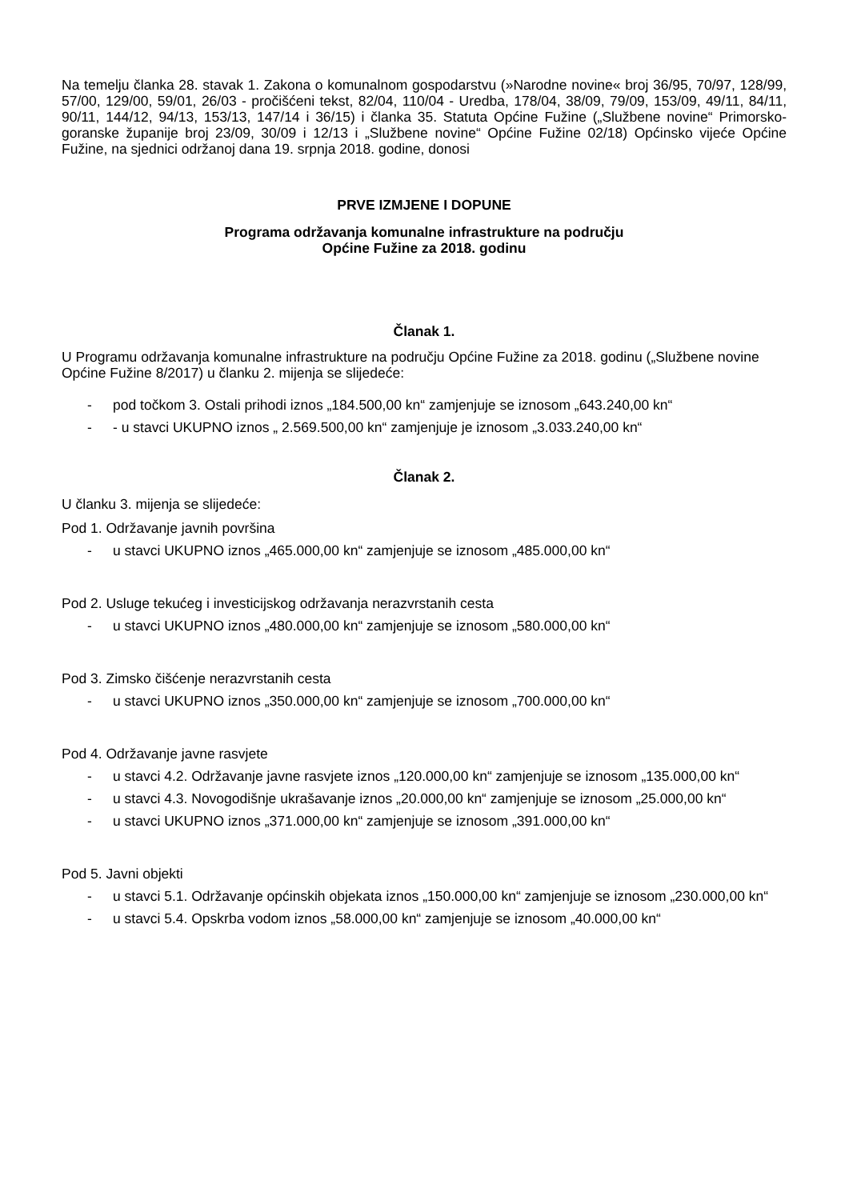Na temelju članka 28. stavak 1. Zakona o komunalnom gospodarstvu (»Narodne novine« broj 36/95, 70/97, 128/99, 57/00, 129/00, 59/01, 26/03 - pročišćeni tekst, 82/04, 110/04 - Uredba, 178/04, 38/09, 79/09, 153/09, 49/11, 84/11, 90/11, 144/12, 94/13, 153/13, 147/14 i 36/15) i članka 35. Statuta Općine Fužine („Službene novine“ Primorsko-goranske županije broj 23/09, 30/09 i 12/13 i „Službene novine“ Općine Fužine 02/18) Općinsko vijeće Općine Fužine, na sjednici održanoj dana 19. srpnja 2018. godine, donosi
PRVE IZMJENE I DOPUNE
Programa održavanja komunalne infrastrukture na području
Općine Fužine za 2018. godinu
Članak 1.
U Programu održavanja komunalne infrastrukture na području Općine Fužine za 2018. godinu („Službene novine Općine Fužine 8/2017) u članku 2. mijenja se slijedeće:
- pod točkom 3. Ostali prihodi iznos „184.500,00 kn“ zamjenjuje se iznosom „643.240,00 kn“
- - u stavci UKUPNO iznos „ 2.569.500,00 kn“ zamjenjuje je iznosom „3.033.240,00 kn“
Članak 2.
U članku 3. mijenja se slijedeće:
Pod 1. Održavanje javnih površina
- u stavci UKUPNO iznos „465.000,00 kn“ zamjenjuje se iznosom „485.000,00 kn“
Pod 2. Usluge tekućeg i investicijskog održavanja nerazvrstanih cesta
- u stavci UKUPNO iznos „480.000,00 kn“ zamjenjuje se iznosom „580.000,00 kn“
Pod 3. Zimsko čišćenje nerazvrstanih cesta
- u stavci UKUPNO iznos „350.000,00 kn“ zamjenjuje se iznosom „700.000,00 kn“
Pod 4. Održavanje javne rasvjete
- u stavci 4.2. Održavanje javne rasvjete iznos „120.000,00 kn“ zamjenjuje se iznosom „135.000,00 kn“
- u stavci 4.3. Novogodišnje ukrašavanje iznos „20.000,00 kn“ zamjenjuje se iznosom „25.000,00 kn“
- u stavci UKUPNO iznos „371.000,00 kn“ zamjenjuje se iznosom „391.000,00 kn“
Pod 5. Javni objekti
- u stavci 5.1. Održavanje općinskih objekata iznos „150.000,00 kn“ zamjenjuje se iznosom „230.000,00 kn“
- u stavci 5.4. Opskrba vodom iznos „58.000,00 kn“ zamjenjuje se iznosom „40.000,00 kn“